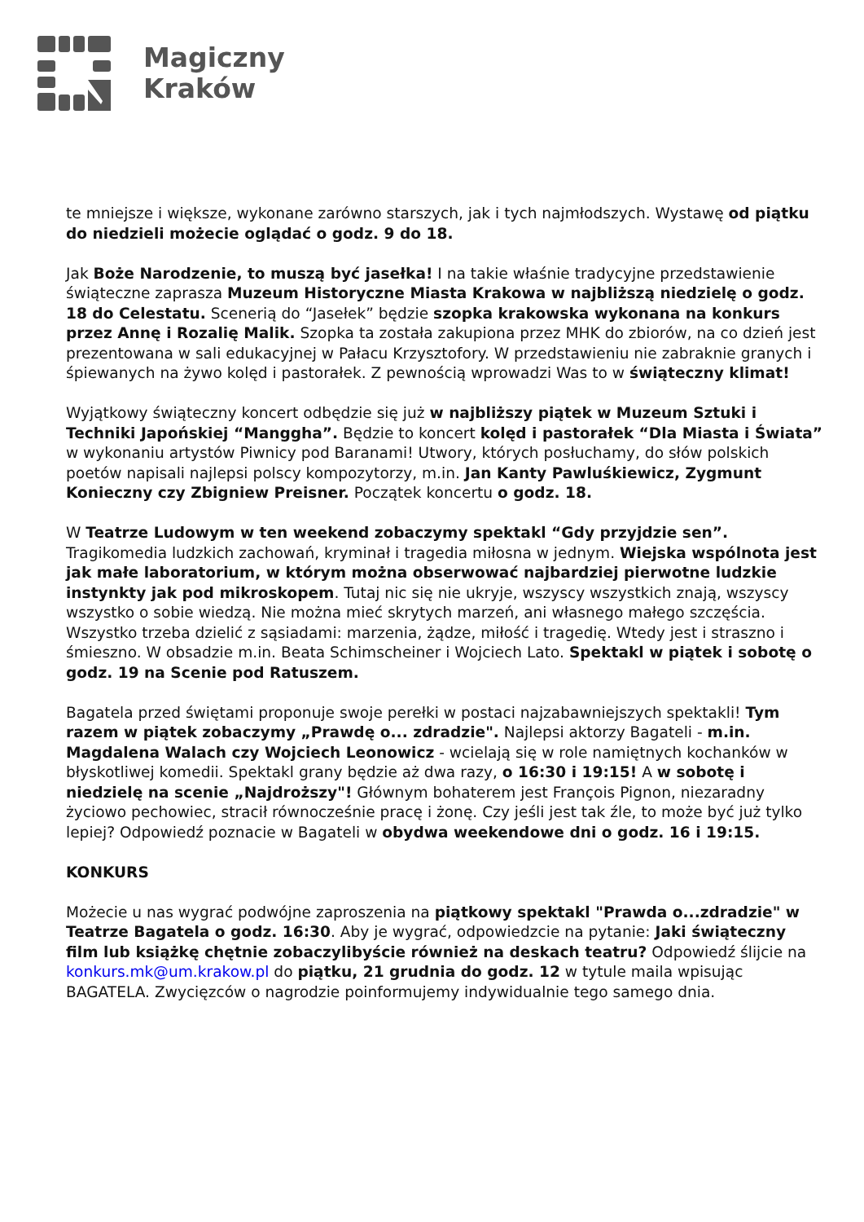Magiczny
Kraków
te mniejsze i większe, wykonane zarówno starszych, jak i tych najmłodszych. Wystawę od piątku do niedzieli możecie oglądać o godz. 9 do 18.
Jak Boże Narodzenie, to muszą być jasełka! I na takie właśnie tradycyjne przedstawienie świąteczne zaprasza Muzeum Historyczne Miasta Krakowa w najbliższą niedzielę o godz. 18 do Celestatu. Scenerią do “Jasełek” będzie szopka krakowska wykonana na konkurs przez Annę i Rozalię Malik. Szopka ta została zakupiona przez MHK do zbiorów, na co dzień jest prezentowana w sali edukacyjnej w Pałacu Krzysztofory. W przedstawieniu nie zabraknie granych i śpiewanych na żywo kolęd i pastorałek. Z pewnością wprowadzi Was to w świąteczny klimat!
Wyjątkowy świąteczny koncert odbędzie się już w najbliższy piątek w Muzeum Sztuki i Techniki Japońskiej “Manggha”. Będzie to koncert kolęd i pastorałek “Dla Miasta i Świata” w wykonaniu artystów Piwnicy pod Baranami! Utwory, których posłuchamy, do słów polskich poetów napisali najlepsi polscy kompozytorzy, m.in. Jan Kanty Pawluśkiewicz, Zygmunt Konieczny czy Zbigniew Preisner. Początek koncertu o godz. 18.
W Teatrze Ludowym w ten weekend zobaczymy spektakl “Gdy przyjdzie sen”. Tragikomedia ludzkich zachowań, kryminał i tragedia miłosna w jednym. Wiejska wspólnota jest jak małe laboratorium, w którym można obserwować najbardziej pierwotne ludzkie instynkty jak pod mikroskopem. Tutaj nic się nie ukryje, wszyscy wszystkich znają, wszyscy wszystko o sobie wiedzą. Nie można mieć skrytych marzeń, ani własnego małego szczęścia. Wszystko trzeba dzielić z sąsiadami: marzenia, żądze, miłość i tragedię. Wtedy jest i straszno i śmieszno. W obsadzie m.in. Beata Schimscheiner i Wojciech Lato. Spektakl w piątek i sobotę o godz. 19 na Scenie pod Ratuszem.
Bagatela przed świętami proponuje swoje perełki w postaci najzabawniejszych spektakli! Tym razem w piątek zobaczymy „Prawdę o... zdradzie". Najlepsi aktorzy Bagateli - m.in. Magdalena Walach czy Wojciech Leonowicz - wcielają się w role namiętnych kochanków w błyskotliwej komedii. Spektakl grany będzie aż dwa razy, o 16:30 i 19:15! A w sobotę i niedzielę na scenie „Najdroższy"! Głównym bohaterem jest François Pignon, niezaradny życiowo pechowiec, stracił równocześnie pracę i żonę. Czy jeśli jest tak źle, to może być już tylko lepiej? Odpowiedź poznacie w Bagateli w obydwa weekendowe dni o godz. 16 i 19:15.
KONKURS
Możecie u nas wygrać podwójne zaproszenia na piątkowy spektakl "Prawda o...zdradzie" w Teatrze Bagatela o godz. 16:30. Aby je wygrać, odpowiedzcie na pytanie: Jaki świąteczny film lub książkę chętnie zobaczylibyście również na deskach teatru? Odpowiedź ślijcie na konkurs.mk@um.krakow.pl do piątku, 21 grudnia do godz. 12 w tytule maila wpisując BAGATELA. Zwycięzców o nagrodzie poinformujemy indywidualnie tego samego dnia.